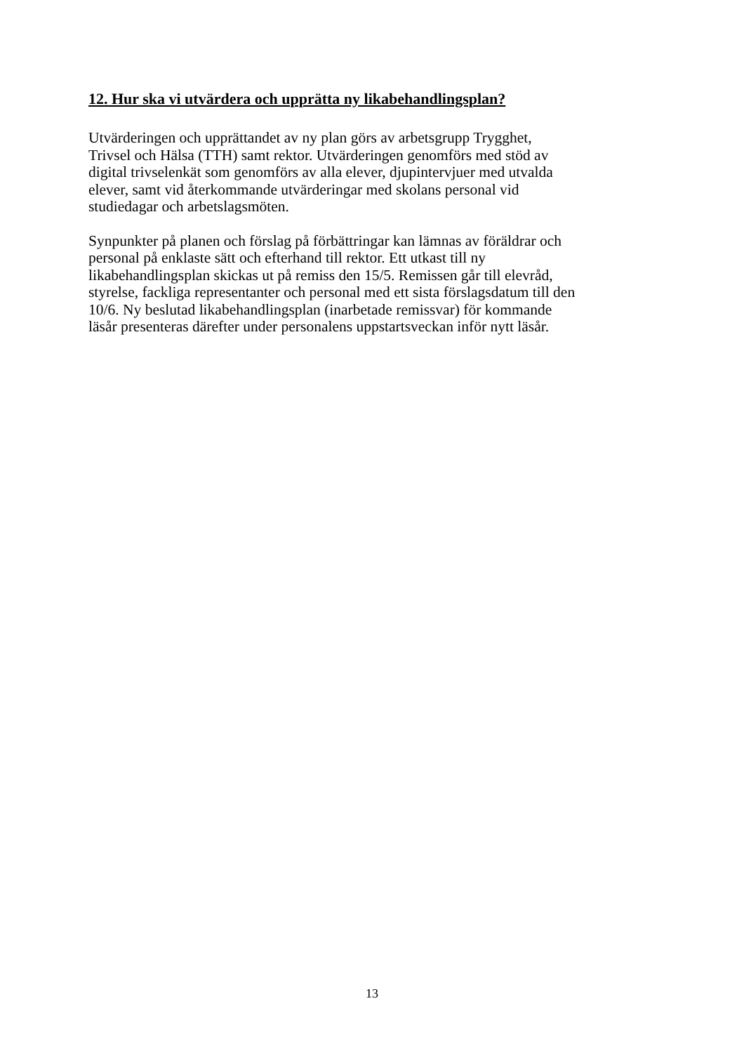12. Hur ska vi utvärdera och upprätta ny likabehandlingsplan?
Utvärderingen och upprättandet av ny plan görs av arbetsgrupp Trygghet,
Trivsel och Hälsa (TTH) samt rektor. Utvärderingen genomförs med stöd av
digital trivselenkät som genomförs av alla elever, djupintervjuer med utvalda
elever, samt vid återkommande utvärderingar med skolans personal vid
studiedagar och arbetslagsmöten.
Synpunkter på planen och förslag på förbättringar kan lämnas av föräldrar och
personal på enklaste sätt och efterhand till rektor. Ett utkast till ny
likabehandlingsplan skickas ut på remiss den 15/5. Remissen går till elevråd,
styrelse, fackliga representanter och personal med ett sista förslagsdatum till den
10/6. Ny beslutad likabehandlingsplan (inarbetade remissvar) för kommande
läsår presenteras därefter under personalens uppstartsveckan inför nytt läsår.
13